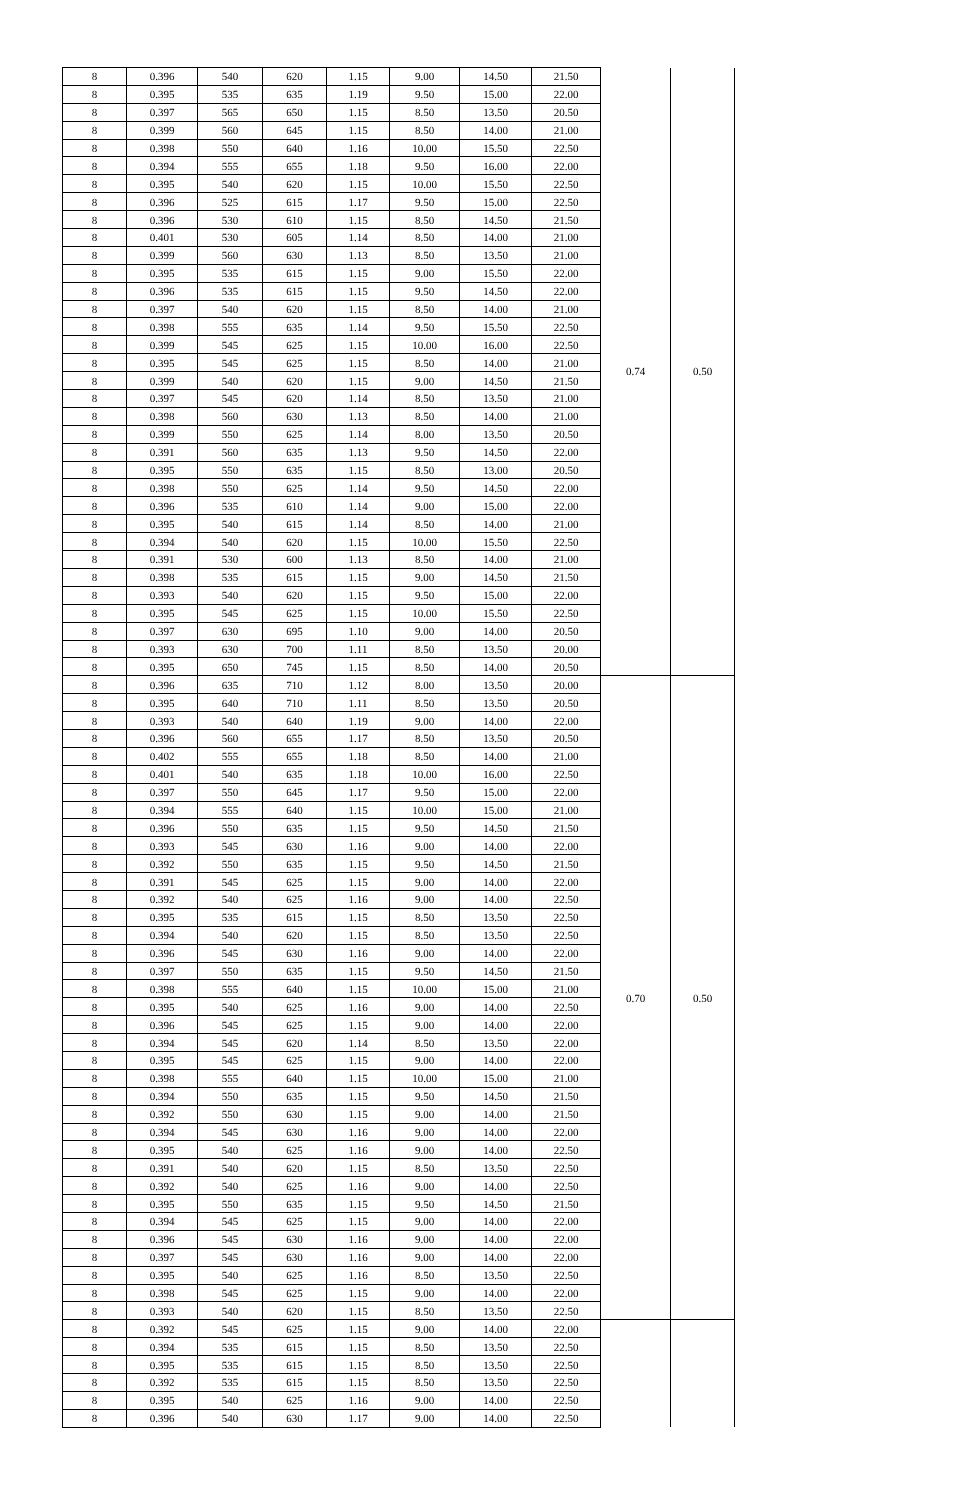| 8 | 0.396 | 540 | 620 | 1.15 | 9.00 | 14.50 | 21.50 | 0.74 | 0.50 |
| 8 | 0.395 | 535 | 635 | 1.19 | 9.50 | 15.00 | 22.00 | | |
| 8 | 0.397 | 565 | 650 | 1.15 | 8.50 | 13.50 | 20.50 | | |
| 8 | 0.399 | 560 | 645 | 1.15 | 8.50 | 14.00 | 21.00 | | |
| 8 | 0.398 | 550 | 640 | 1.16 | 10.00 | 15.50 | 22.50 | | |
| 8 | 0.394 | 555 | 655 | 1.18 | 9.50 | 16.00 | 22.00 | | |
| 8 | 0.395 | 540 | 620 | 1.15 | 10.00 | 15.50 | 22.50 | | |
| 8 | 0.396 | 525 | 615 | 1.17 | 9.50 | 15.00 | 22.50 | | |
| 8 | 0.396 | 530 | 610 | 1.15 | 8.50 | 14.50 | 21.50 | | |
| 8 | 0.401 | 530 | 605 | 1.14 | 8.50 | 14.00 | 21.00 | | |
| 8 | 0.399 | 560 | 630 | 1.13 | 8.50 | 13.50 | 21.00 | | |
| 8 | 0.395 | 535 | 615 | 1.15 | 9.00 | 15.50 | 22.00 | | |
| 8 | 0.396 | 535 | 615 | 1.15 | 9.50 | 14.50 | 22.00 | | |
| 8 | 0.397 | 540 | 620 | 1.15 | 8.50 | 14.00 | 21.00 | | |
| 8 | 0.398 | 555 | 635 | 1.14 | 9.50 | 15.50 | 22.50 | | |
| 8 | 0.399 | 545 | 625 | 1.15 | 10.00 | 16.00 | 22.50 | | |
| 8 | 0.395 | 545 | 625 | 1.15 | 8.50 | 14.00 | 21.00 | | |
| 8 | 0.399 | 540 | 620 | 1.15 | 9.00 | 14.50 | 21.50 | | |
| 8 | 0.397 | 545 | 620 | 1.14 | 8.50 | 13.50 | 21.00 | | |
| 8 | 0.398 | 560 | 630 | 1.13 | 8.50 | 14.00 | 21.00 | | |
| 8 | 0.399 | 550 | 625 | 1.14 | 8.00 | 13.50 | 20.50 | | |
| 8 | 0.391 | 560 | 635 | 1.13 | 9.50 | 14.50 | 22.00 | | |
| 8 | 0.395 | 550 | 635 | 1.15 | 8.50 | 13.00 | 20.50 | | |
| 8 | 0.398 | 550 | 625 | 1.14 | 9.50 | 14.50 | 22.00 | | |
| 8 | 0.396 | 535 | 610 | 1.14 | 9.00 | 15.00 | 22.00 | | |
| 8 | 0.395 | 540 | 615 | 1.14 | 8.50 | 14.00 | 21.00 | | |
| 8 | 0.394 | 540 | 620 | 1.15 | 10.00 | 15.50 | 22.50 | | |
| 8 | 0.391 | 530 | 600 | 1.13 | 8.50 | 14.00 | 21.00 | | |
| 8 | 0.398 | 535 | 615 | 1.15 | 9.00 | 14.50 | 21.50 | | |
| 8 | 0.393 | 540 | 620 | 1.15 | 9.50 | 15.00 | 22.00 | | |
| 8 | 0.395 | 545 | 625 | 1.15 | 10.00 | 15.50 | 22.50 | | |
| 8 | 0.397 | 630 | 695 | 1.10 | 9.00 | 14.00 | 20.50 | | |
| 8 | 0.393 | 630 | 700 | 1.11 | 8.50 | 13.50 | 20.00 | | |
| 8 | 0.395 | 650 | 745 | 1.15 | 8.50 | 14.00 | 20.50 | | |
| 8 | 0.396 | 635 | 710 | 1.12 | 8.00 | 13.50 | 20.00 | 0.70 | 0.50 |
| 8 | 0.395 | 640 | 710 | 1.11 | 8.50 | 13.50 | 20.50 | | |
| 8 | 0.393 | 540 | 640 | 1.19 | 9.00 | 14.00 | 22.00 | | |
| 8 | 0.396 | 560 | 655 | 1.17 | 8.50 | 13.50 | 20.50 | | |
| 8 | 0.402 | 555 | 655 | 1.18 | 8.50 | 14.00 | 21.00 | | |
| 8 | 0.401 | 540 | 635 | 1.18 | 10.00 | 16.00 | 22.50 | | |
| 8 | 0.397 | 550 | 645 | 1.17 | 9.50 | 15.00 | 22.00 | | |
| 8 | 0.394 | 555 | 640 | 1.15 | 10.00 | 15.00 | 21.00 | | |
| 8 | 0.396 | 550 | 635 | 1.15 | 9.50 | 14.50 | 21.50 | | |
| 8 | 0.393 | 545 | 630 | 1.16 | 9.00 | 14.00 | 22.00 | | |
| 8 | 0.392 | 550 | 635 | 1.15 | 9.50 | 14.50 | 21.50 | | |
| 8 | 0.391 | 545 | 625 | 1.15 | 9.00 | 14.00 | 22.00 | | |
| 8 | 0.392 | 540 | 625 | 1.16 | 9.00 | 14.00 | 22.50 | | |
| 8 | 0.395 | 535 | 615 | 1.15 | 8.50 | 13.50 | 22.50 | | |
| 8 | 0.394 | 540 | 620 | 1.15 | 8.50 | 13.50 | 22.50 | | |
| 8 | 0.396 | 545 | 630 | 1.16 | 9.00 | 14.00 | 22.00 | | |
| 8 | 0.397 | 550 | 635 | 1.15 | 9.50 | 14.50 | 21.50 | | |
| 8 | 0.398 | 555 | 640 | 1.15 | 10.00 | 15.00 | 21.00 | | |
| 8 | 0.395 | 540 | 625 | 1.16 | 9.00 | 14.00 | 22.50 | | |
| 8 | 0.396 | 545 | 625 | 1.15 | 9.00 | 14.00 | 22.00 | | |
| 8 | 0.394 | 545 | 620 | 1.14 | 8.50 | 13.50 | 22.00 | | |
| 8 | 0.395 | 545 | 625 | 1.15 | 9.00 | 14.00 | 22.00 | | |
| 8 | 0.398 | 555 | 640 | 1.15 | 10.00 | 15.00 | 21.00 | | |
| 8 | 0.394 | 550 | 635 | 1.15 | 9.50 | 14.50 | 21.50 | | |
| 8 | 0.392 | 550 | 630 | 1.15 | 9.00 | 14.00 | 21.50 | | |
| 8 | 0.394 | 545 | 630 | 1.16 | 9.00 | 14.00 | 22.00 | | |
| 8 | 0.395 | 540 | 625 | 1.16 | 9.00 | 14.00 | 22.50 | | |
| 8 | 0.391 | 540 | 620 | 1.15 | 8.50 | 13.50 | 22.50 | | |
| 8 | 0.392 | 540 | 625 | 1.16 | 9.00 | 14.00 | 22.50 | | |
| 8 | 0.395 | 550 | 635 | 1.15 | 9.50 | 14.50 | 21.50 | | |
| 8 | 0.394 | 545 | 625 | 1.15 | 9.00 | 14.00 | 22.00 | | |
| 8 | 0.396 | 545 | 630 | 1.16 | 9.00 | 14.00 | 22.00 | | |
| 8 | 0.397 | 545 | 630 | 1.16 | 9.00 | 14.00 | 22.00 | | |
| 8 | 0.395 | 540 | 625 | 1.16 | 8.50 | 13.50 | 22.50 | | |
| 8 | 0.398 | 545 | 625 | 1.15 | 9.00 | 14.00 | 22.00 | | |
| 8 | 0.393 | 540 | 620 | 1.15 | 8.50 | 13.50 | 22.50 | | |
| 8 | 0.392 | 545 | 625 | 1.15 | 9.00 | 14.00 | 22.00 | | |
| 8 | 0.394 | 535 | 615 | 1.15 | 8.50 | 13.50 | 22.50 | | |
| 8 | 0.395 | 535 | 615 | 1.15 | 8.50 | 13.50 | 22.50 | | |
| 8 | 0.392 | 535 | 615 | 1.15 | 8.50 | 13.50 | 22.50 | | |
| 8 | 0.395 | 540 | 625 | 1.16 | 9.00 | 14.00 | 22.50 | | |
| 8 | 0.396 | 540 | 630 | 1.17 | 9.00 | 14.00 | 22.50 | | |